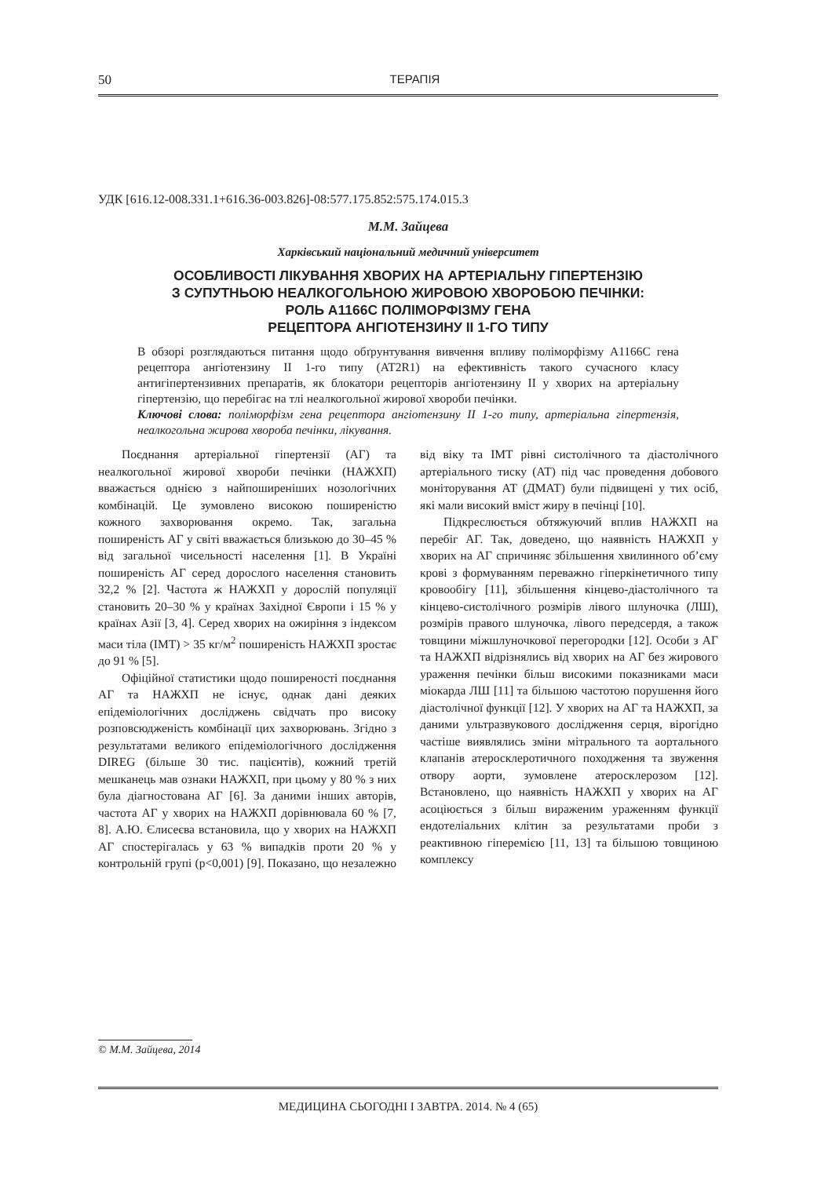50
ТЕРАПІЯ
УДК [616.12-008.331.1+616.36-003.826]-08:577.175.852:575.174.015.3
М.М. Зайцева
Харківський національний медичний університет
ОСОБЛИВОСТІ ЛІКУВАННЯ ХВОРИХ НА АРТЕРІАЛЬНУ ГІПЕРТЕНЗІЮ
З СУПУТНЬОЮ НЕАЛКОГОЛЬНОЮ ЖИРОВОЮ ХВОРОБОЮ ПЕЧІНКИ:
РОЛЬ A1166C ПОЛІМОРФІЗМУ ГЕНА
РЕЦЕПТОРА АНГІОТЕНЗИНУ ІІ 1-ГО ТИПУ
В обзорі розглядаються питання щодо обґрунтування вивчення впливу поліморфізму A1166C гена рецептора ангіотензину II 1-го типу (AT2R1) на ефективність такого сучасного класу антигіпертензивних препаратів, як блокатори рецепторів ангіотензину II у хворих на артеріальну гіпертензію, що перебігає на тлі неалкогольної жирової хвороби печінки.
Ключові слова: поліморфізм гена рецептора ангіотензину II 1-го типу, артеріальна гіпертензія, неалкогольна жирова хвороба печінки, лікування.
Поєднання артеріальної гіпертензії (АГ) та неалкогольної жирової хвороби печінки (НАЖХП) вважається однією з найпоширеніших нозологічних комбінацій. Це зумовлено високою поширеністю кожного захворювання окремо. Так, загальна поширеність АГ у світі вважається близькою до 30–45 % від загальної чисельності населення [1]. В Україні поширеність АГ серед дорослого населення становить 32,2 % [2]. Частота ж НАЖХП у дорослій популяції становить 20–30 % у країнах Західної Європи і 15 % у країнах Азії [3, 4]. Серед хворих на ожиріння з індексом маси тіла (ІМТ) > 35 кг/м<sup>2</sup> поширеність НАЖХП зростає до 91 % [5].
Офіційної статистики щодо поширеності поєднання АГ та НАЖХП не існує, однак дані деяких епідеміологічних досліджень свідчать про високу розповсюдженість комбінації цих захворювань. Згідно з результатами великого епідеміологічного дослідження DIREG (більше 30 тис. пацієнтів), кожний третій мешканець мав ознаки НАЖХП, при цьому у 80 % з них була діагностована АГ [6]. За даними інших авторів, частота АГ у хворих на НАЖХП дорівнювала 60 % [7, 8]. А.Ю. Єлисеєва встановила, що у хворих на НАЖХП АГ спостерігалась у 63 % випадків проти 20 % у контрольній групі (p<0,001) [9]. Показано, що незалежно від віку та ІМТ рівні систолічного та діастолічного артеріального тиску (АТ) під час проведення добового моніторування АТ (ДМАТ) були підвищені у тих осіб, які мали високий вміст жиру в печінці [10].
Підкреслюється обтяжуючий вплив НАЖХП на перебіг АГ. Так, доведено, що наявність НАЖХП у хворих на АГ спричиняє збільшення хвилинного об’єму крові з формуванням переважно гіперкінетичного типу кровообігу [11], збільшення кінцево-діастолічного та кінцево-систолічного розмірів лівого шлуночка (ЛШ), розмірів правого шлуночка, лівого передсердя, а також товщини міжшлуночкової перегородки [12]. Особи з АГ та НАЖХП відрізнялись від хворих на АГ без жирового ураження печінки більш високими показниками маси міокарда ЛШ [11] та більшою частотою порушення його діастолічної функції [12]. У хворих на АГ та НАЖХП, за даними ультразвукового дослідження серця, вірогідно частіше виявлялись зміни мітрального та аортального клапанів атеросклеротичного походження та звуження отвору аорти, зумовлене атеросклерозом [12]. Встановлено, що наявність НАЖХП у хворих на АГ асоціюється з більш вираженим ураженням функції ендотеліальних клітин за результатами проби з реактивною гіперемією [11, 13] та більшою товщиною комплексу
© М.М. Зайцева, 2014
МЕДИЦИНА СЬОГОДНІ І ЗАВТРА. 2014. № 4 (65)